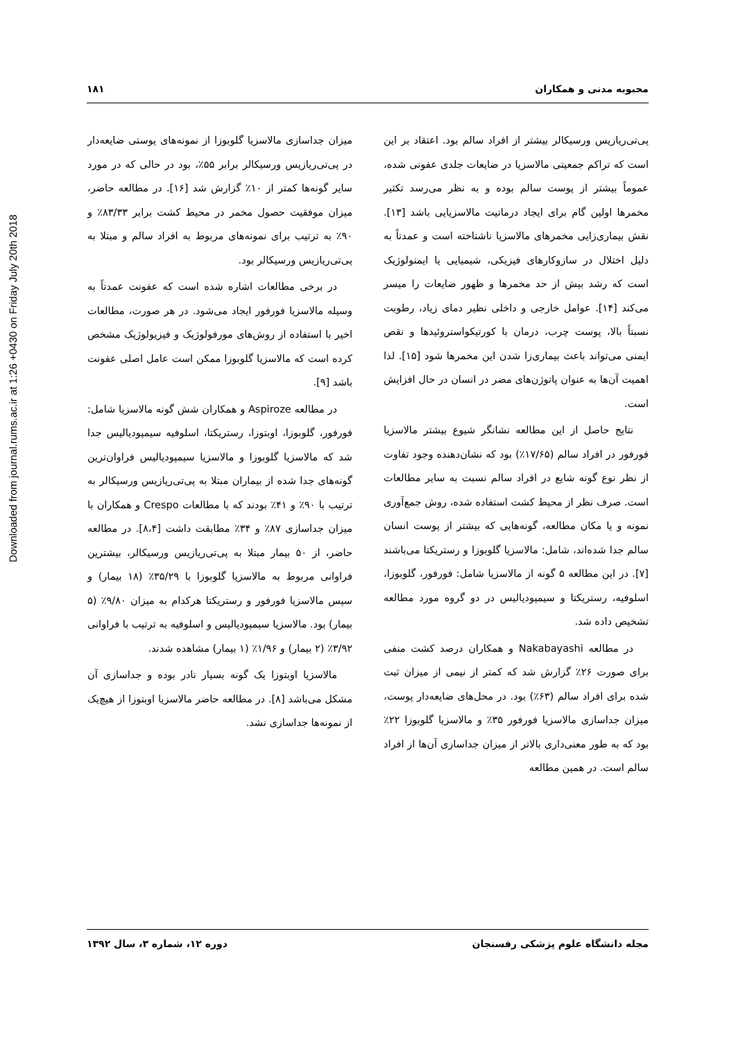Downloaded from journal.rums.ac.ir at 1:26 +0430 on Friday July 20th 2018
محبوبه مدنی و همکاران ۱۸۱
پی‌تی‌ریازیس ورسیکالر بیشتر از افراد سالم بود. اعتقاد بر این است که تراکم جمعیتی مالاسزیا در ضایعات جلدی عفونی شده، عموماً بیشتر از پوست سالم بوده و به نظر می‌رسد تکثیر مخمرها اولین گام برای ایجاد درماتیت مالاسزیایی باشد [۱۳]. نقش بیماری‌زایی مخمرهای مالاسزیا ناشناخته است و عمدتاً به دلیل اختلال در سازوکارهای فیزیکی، شیمیایی یا ایمنولوژیک است که رشد بیش از حد مخمرها و ظهور ضایعات را میسر می‌کند [۱۴]. عوامل خارجی و داخلی نظیر دمای زیاد، رطوبت نسبتاً بالا، پوست چرب، درمان با کورتیکواستروئیدها و نقص ایمنی می‌تواند باعث بیماری‌زا شدن این مخمرها شود [۱۵]. لذا اهمیت آن‌ها به عنوان پاتوژن‌های مضر در انسان در حال افزایش است.
نتایج حاصل از این مطالعه نشانگر شیوع بیشتر مالاسزیا فورفور در افراد سالم (۱۷/۶۵٪) بود که نشان‌دهنده وجود تفاوت از نظر نوع گونه شایع در افراد سالم نسبت به سایر مطالعات است. صرف نظر از محیط کشت استفاده شده، روش جمع‌آوری نمونه و یا مکان مطالعه، گونه‌هایی که بیشتر از پوست انسان سالم جدا شده‌اند، شامل: مالاسزیا گلوبوزا و رستریکتا می‌باشند [۷]. در این مطالعه ۵ گونه از مالاسزیا شامل: فورفور، گلوبوزا، اسلوفیه، رستریکتا و سیمپودیالیس در دو گروه مورد مطالعه تشخیص داده شد.
در مطالعه Nakabayashi و همکاران درصد کشت منفی برای صورت ۲۶٪ گزارش شد که کمتر از نیمی از میزان ثبت شده برای افراد سالم (۶۳٪) بود. در محل‌های ضایعه‌دار پوست، میزان جداسازی مالاسزیا فورفور ۳۵٪ و مالاسزیا گلوبوزا ۲۲٪ بود که به طور معنی‌داری بالاتر از میزان جداسازی آن‌ها از افراد سالم است. در همین مطالعه
میزان جداسازی مالاسزیا گلوبوزا از نمونه‌های پوستی ضایعه‌دار در پی‌تی‌ریازیس ورسیکالر برابر ۵۵٪، بود در حالی که در مورد سایر گونه‌ها کمتر از ۱۰٪ گزارش شد [۱۶]. در مطالعه حاضر، میزان موفقیت حصول مخمر در محیط کشت برابر ۸۳/۳۳٪ و ۹۰٪ به ترتیب برای نمونه‌های مربوط به افراد سالم و مبتلا به پی‌تی‌ریازیس ورسیکالر بود.
در برخی مطالعات اشاره شده است که عفونت عمدتاً به وسیله مالاسزیا فورفور ایجاد می‌شود. در هر صورت، مطالعات اخیر با استفاده از روش‌های مورفولوژیک و فیزیولوژیک مشخص کرده است که مالاسزیا گلوبوزا ممکن است عامل اصلی عفونت باشد [۹].
در مطالعه Aspiroze و همکاران شش گونه مالاسزیا شامل: فورفور، گلوبوزا، اوبتوزا، رستریکتا، اسلوفیه سیمپودیالیس جدا شد که مالاسزیا گلوبوزا و مالاسزیا سیمپودیالیس فراوان‌ترین گونه‌های جدا شده از بیماران مبتلا به پی‌تی‌ریازیس ورسیکالر به ترتیب با ۹۰٪ و ۴۱٪ بودند که با مطالعات Crespo و همکاران با میزان جداسازی ۸۷٪ و ۳۴٪ مطابقت داشت [۸،۴]. در مطالعه حاضر، از ۵۰ بیمار مبتلا به پی‌تی‌ریازیس ورسیکالر، بیشترین فراوانی مربوط به مالاسزیا گلوبوزا با ۳۵/۲۹٪ (۱۸ بیمار) و سپس مالاسزیا فورفور و رستریکتا هرکدام به میزان ۹/۸۰٪ (۵ بیمار) بود. مالاسزیا سیمپودیالیس و اسلوفیه به ترتیب با فراوانی ۳/۹۲٪ (۲ بیمار) و ۱/۹۶٪ (۱ بیمار) مشاهده شدند.
مالاسزیا اوبتوزا یک گونه بسیار نادر بوده و جداسازی آن مشکل می‌باشد [۸]. در مطالعه حاضر مالاسزیا اوبتوزا از هیچ‌یک از نمونه‌ها جداسازی نشد.
مجله دانشگاه علوم پزشکی رفسنجان دوره ۱۲، شماره ۳، سال ۱۳۹۲